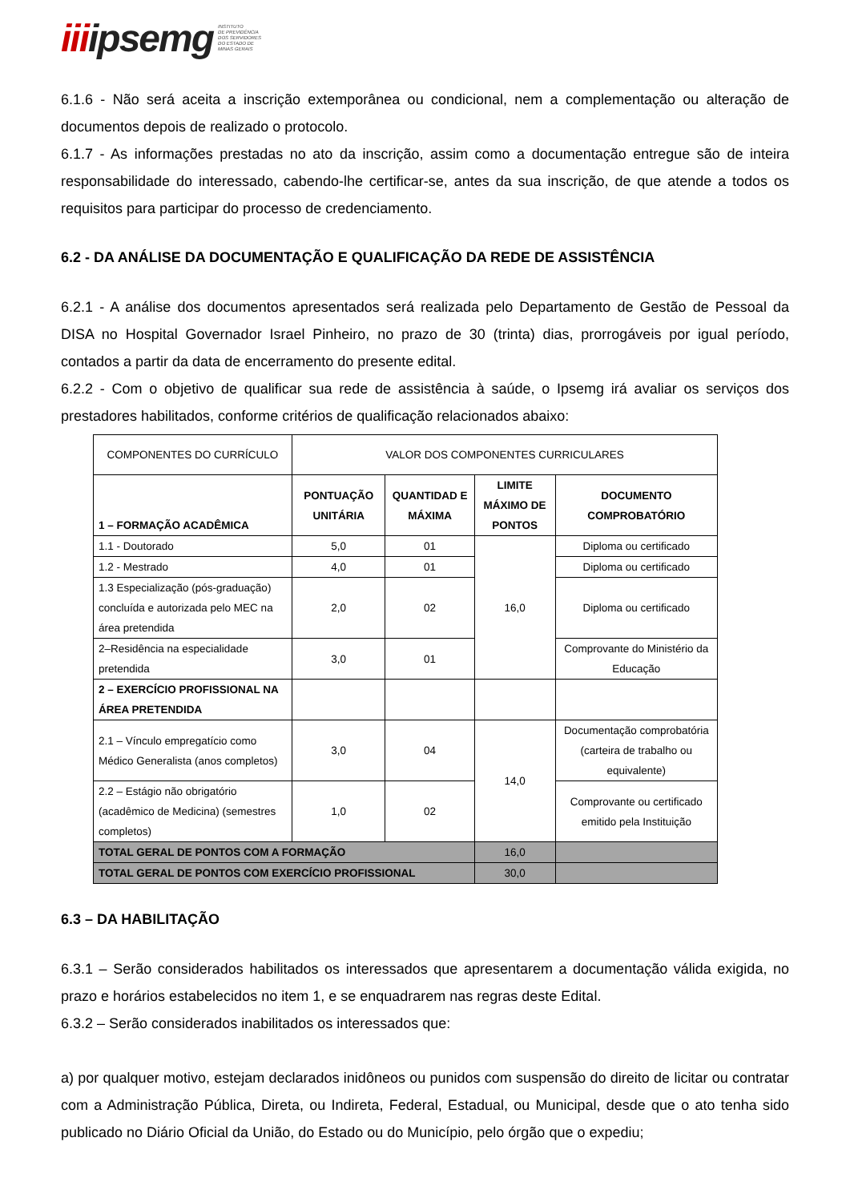iiiipsemg
INSTITUTO
DE PREVIDÊNCIA
DOS SERVIDORES
DO ESTADO DE
MINAS GERAIS
6.1.6 - Não será aceita a inscrição extemporânea ou condicional, nem a complementação ou alteração de documentos depois de realizado o protocolo.
6.1.7 - As informações prestadas no ato da inscrição, assim como a documentação entregue são de inteira responsabilidade do interessado, cabendo-lhe certificar-se, antes da sua inscrição, de que atende a todos os requisitos para participar do processo de credenciamento.
6.2 - DA ANÁLISE DA DOCUMENTAÇÃO E QUALIFICAÇÃO DA REDE DE ASSISTÊNCIA
6.2.1 - A análise dos documentos apresentados será realizada pelo Departamento de Gestão de Pessoal da DISA no Hospital Governador Israel Pinheiro, no prazo de 30 (trinta) dias, prorrogáveis por igual período, contados a partir da data de encerramento do presente edital.
6.2.2 - Com o objetivo de qualificar sua rede de assistência à saúde, o Ipsemg irá avaliar os serviços dos prestadores habilitados, conforme critérios de qualificação relacionados abaixo:
| COMPONENTES DO CURRÍCULO | VALOR DOS COMPONENTES CURRICULARES | | | |
| 1 – FORMAÇÃO ACADÊMICA | PONTUAÇÃO UNITÁRIA | QUANTIDAD E MÁXIMA | LIMITE MÁXIMO DE PONTOS | DOCUMENTO COMPROBATÓRIO |
| 1.1 - Doutorado | 5,0 | 01 | 16,0 | Diploma ou certificado |
| 1.2 - Mestrado | 4,0 | 01 | | Diploma ou certificado |
| 1.3 Especialização (pós-graduação) concluída e autorizada pelo MEC na área pretendida | 2,0 | 02 | | Diploma ou certificado |
| 2–Residência na especialidade pretendida | 3,0 | 01 | | Comprovante do Ministério da Educação |
| 2 – EXERCÍCIO PROFISSIONAL NA ÁREA PRETENDIDA | | | | |
| 2.1 – Vínculo empregatício como Médico Generalista (anos completos) | 3,0 | 04 | 14,0 | Documentação comprobatória (carteira de trabalho ou equivalente) |
| 2.2 – Estágio não obrigatório (acadêmico de Medicina) (semestres completos) | 1,0 | 02 | | Comprovante ou certificado emitido pela Instituição |
| TOTAL GERAL DE PONTOS COM A FORMAÇÃO | | | 16,0 | |
| TOTAL GERAL DE PONTOS COM EXERCÍCIO PROFISSIONAL | | | 30,0 | |
6.3 – DA HABILITAÇÃO
6.3.1 – Serão considerados habilitados os interessados que apresentarem a documentação válida exigida, no prazo e horários estabelecidos no item 1, e se enquadrarem nas regras deste Edital.
6.3.2 – Serão considerados inabilitados os interessados que:
a) por qualquer motivo, estejam declarados inidôneos ou punidos com suspensão do direito de licitar ou contratar com a Administração Pública, Direta, ou Indireta, Federal, Estadual, ou Municipal, desde que o ato tenha sido publicado no Diário Oficial da União, do Estado ou do Município, pelo órgão que o expediu;